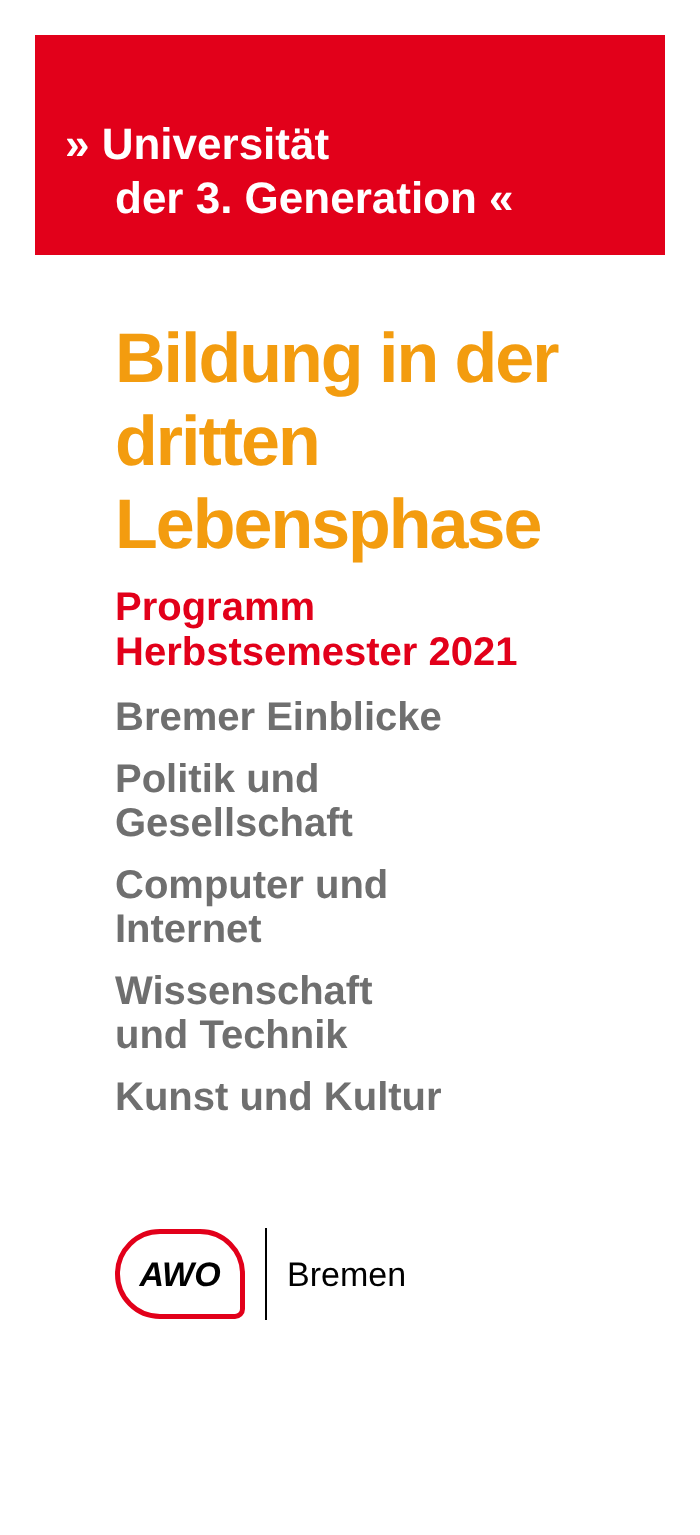» Universität
der 3. Generation «
Bildung in der dritten Lebensphase
Programm
Herbstsemester 2021
Bremer Einblicke
Politik und
Gesellschaft
Computer und
Internet
Wissenschaft
und Technik
Kunst und Kultur
AWO
Bremen